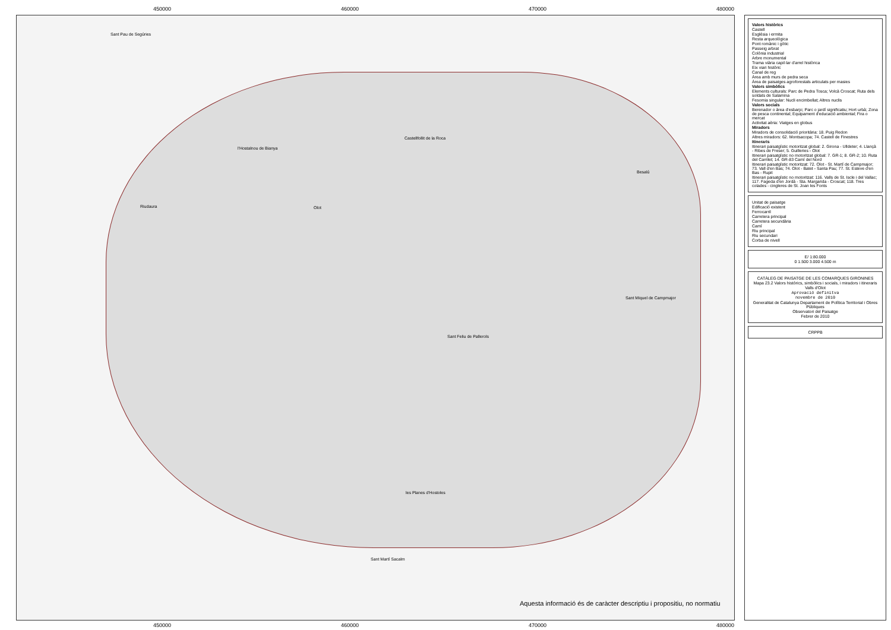450000 460000 470000 480000
Sant Pau de Segúries
l'Hostalnou de Bianya
Castellfollit de la Roca
Olot Riudaura
Sant Feliu de Pallerols
les Planes d'Hostoles
Sant Martí Sacalm
Sant Miquel de Campmajor
Besalú
Aquesta informació és de caràcter descriptiu i propositiu, no normatiu
450000 460000 470000 480000
Valors històrics
Castell
Església i ermita
Resta arqueològica
Pont romànic i gòtic
Passeig arbrat
Colònia industrial
Arbre monumental
Trama viària capil·lar d'arrel històrica
Eix viari històric
Canal de reg
Àrea amb murs de pedra seca
Àrea de paisatges agroforestals articulats per masies
Valors simbòlics
Elements culturals: Parc de Pedra Tosca; Volcà Croscat; Ruta dels soldats de Salamina
Fesomia singular: Nucli encimbellat; Altres nuclis
Valors socials
Berenador o àrea d'esbarjo; Parc o jardí significatiu; Hort urbà; Zona de pesca continental; Equipament d'educació ambiental; Fira o mercat
Activitat aèria: Viatges en globus
Miradors
Miradors de consolidació prioritària: 18. Puig Redon
Altres miradors: 62. Montsacopa; 74. Castell de Finestres
Itineraris
Itinerari paisatgístic motoritzat global: 2. Girona - Ulldeter; 4. Llançà - Ribes de Freser; 5. Guilleries - Olot
Itinerari paisatgístic no motoritzat global: 7. GR-1; 8. GR-2; 10. Ruta del Carrilet; 14. GR-83 Camí del Nord
Itinerari paisatgístic motoritzat: 72. Olot - St. Martí de Campmajor; 73. Vall d'en Bas; 74. Olot - Batet - Santa Pau; 77. St. Esteve d'en Bas - Rupit
Itinerari paisatgístic no motoritzat: 116. Valls de St. Iscle i del Vallac; 117. Fageda d'en Jordà - Sta. Margarida - Croscat; 118. Tres colades - cingleres de St. Joan les Fonts
Unitat de paisatge
Edificació existent
Ferrocarril
Carretera principal
Carretera secundària
Camí
Riu principal
Riu secundari
Corba de nivell
E/ 1:80.000
0 1.500 3.000 4.500 m
CATÀLEG DE PAISATGE DE LES COMARQUES GIRONINES
Mapa 23.2 Valors històrics, simbòlics i socials, i miradors i itineraris
Valls d'Olot
Aprovació definitva
novembre de 2010
Generalitat de Catalunya Departament de Política Territorial i Obres Públiques
Observatori del Paisatge
Febrer de 2010
CRPPB